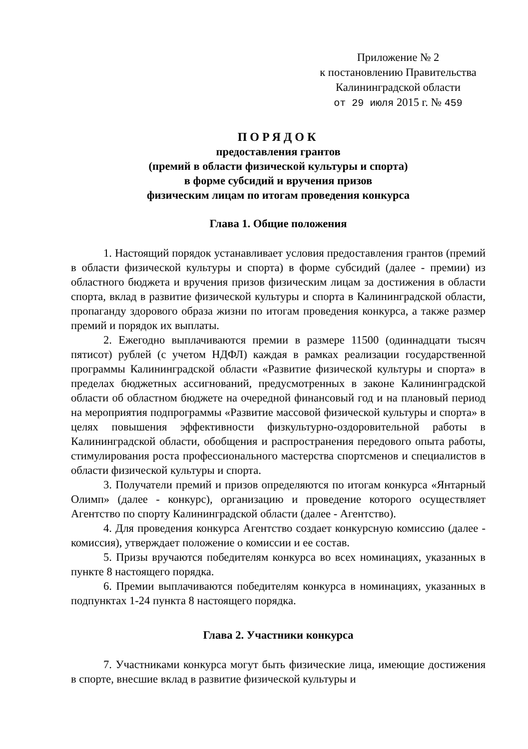Приложение № 2
к постановлению Правительства
Калининградской области
от 29 июля 2015 г. № 459
ПОРЯДОК
предоставления грантов
(премий в области физической культуры и спорта)
в форме субсидий и вручения призов
физическим лицам по итогам проведения конкурса
Глава 1. Общие положения
1. Настоящий порядок устанавливает условия предоставления грантов (премий в области физической культуры и спорта) в форме субсидий (далее - премии) из областного бюджета и вручения призов физическим лицам за достижения в области спорта, вклад в развитие физической культуры и спорта в Калининградской области, пропаганду здорового образа жизни по итогам проведения конкурса, а также размер премий и порядок их выплаты.
2. Ежегодно выплачиваются премии в размере 11500 (одиннадцати тысяч пятисот) рублей (с учетом НДФЛ) каждая в рамках реализации государственной программы Калининградской области «Развитие физической культуры и спорта» в пределах бюджетных ассигнований, предусмотренных в законе Калининградской области об областном бюджете на очередной финансовый год и на плановый период на мероприятия подпрограммы «Развитие массовой физической культуры и спорта» в целях повышения эффективности физкультурно-оздоровительной работы в Калининградской области, обобщения и распространения передового опыта работы, стимулирования роста профессионального мастерства спортсменов и специалистов в области физической культуры и спорта.
3. Получатели премий и призов определяются по итогам конкурса «Янтарный Олимп» (далее - конкурс), организацию и проведение которого осуществляет Агентство по спорту Калининградской области (далее - Агентство).
4. Для проведения конкурса Агентство создает конкурсную комиссию (далее - комиссия), утверждает положение о комиссии и ее состав.
5. Призы вручаются победителям конкурса во всех номинациях, указанных в пункте 8 настоящего порядка.
6. Премии выплачиваются победителям конкурса в номинациях, указанных в подпунктах 1-24 пункта 8 настоящего порядка.
Глава 2. Участники конкурса
7. Участниками конкурса могут быть физические лица, имеющие достижения в спорте, внесшие вклад в развитие физической культуры и